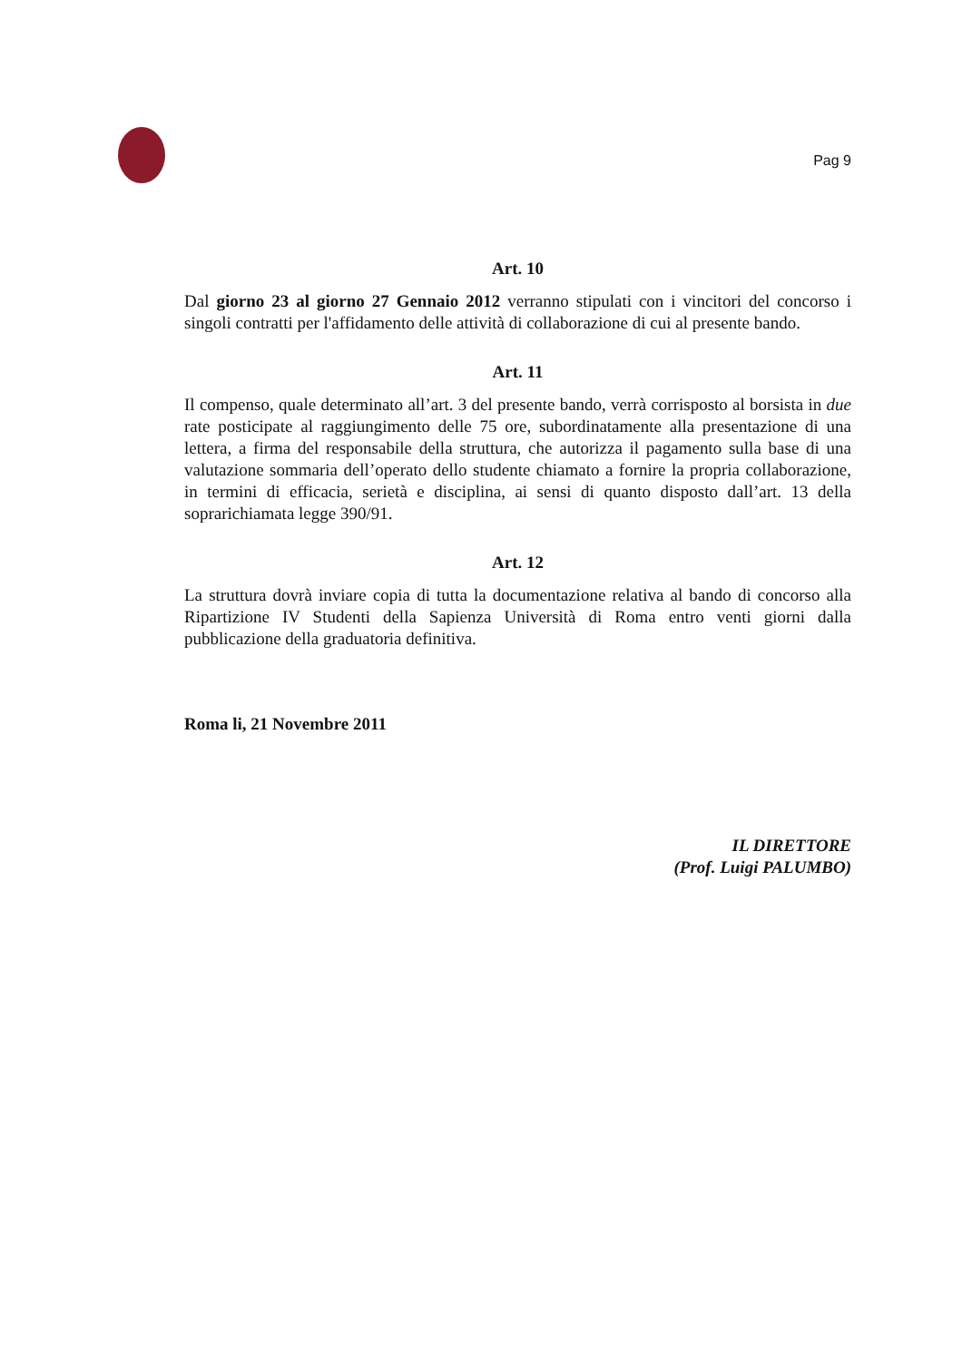Pag 9
Art. 10
Dal giorno 23 al giorno 27 Gennaio 2012 verranno stipulati con i vincitori del concorso i singoli contratti per l'affidamento delle attività di collaborazione di cui al presente bando.
Art. 11
Il compenso, quale determinato all’art. 3 del presente bando, verrà corrisposto al borsista in due rate posticipate al raggiungimento delle 75 ore, subordinatamente alla presentazione di una lettera, a firma del responsabile della struttura, che autorizza il pagamento sulla base di una valutazione sommaria dell’operato dello studente chiamato a fornire la propria collaborazione, in termini di efficacia, serietà e disciplina, ai sensi di quanto disposto dall’art. 13 della soprarichiamata legge 390/91.
Art. 12
La struttura dovrà inviare copia di tutta la documentazione relativa al bando di concorso alla Ripartizione IV Studenti della Sapienza Università di Roma entro venti giorni dalla pubblicazione della graduatoria definitiva.
Roma li, 21 Novembre 2011
IL DIRETTORE
(Prof. Luigi PALUMBO)